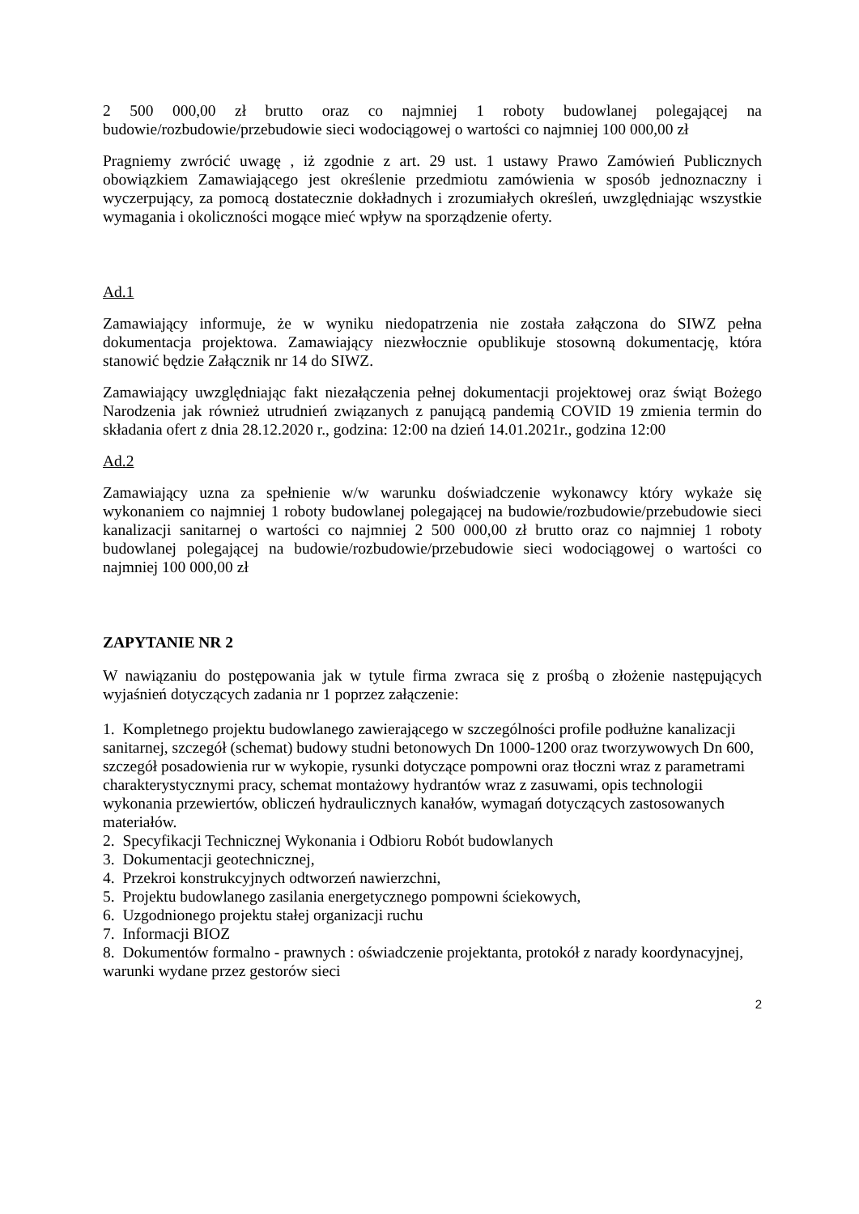2 500 000,00 zł brutto oraz co najmniej 1 roboty budowlanej polegającej na budowie/rozbudowie/przebudowie sieci wodociągowej o wartości co najmniej 100 000,00 zł
Pragniemy zwrócić uwagę , iż zgodnie z art. 29 ust. 1 ustawy Prawo Zamówień Publicznych obowiązkiem Zamawiającego jest określenie przedmiotu zamówienia w sposób jednoznaczny i wyczerpujący, za pomocą dostatecznie dokładnych i zrozumiałych określeń, uwzględniając wszystkie wymagania i okoliczności mogące mieć wpływ na sporządzenie oferty.
Ad.1
Zamawiający informuje, że w wyniku niedopatrzenia nie została załączona do SIWZ pełna dokumentacja projektowa. Zamawiający niezwłocznie opublikuje stosowną dokumentację, która stanowić będzie Załącznik nr 14 do SIWZ.
Zamawiający uwzględniając fakt niezałączenia pełnej dokumentacji projektowej oraz świąt Bożego Narodzenia jak również utrudnień związanych z panującą pandemią COVID 19 zmienia termin do składania ofert z dnia 28.12.2020 r., godzina: 12:00 na dzień 14.01.2021r., godzina 12:00
Ad.2
Zamawiający uzna za spełnienie w/w warunku doświadczenie wykonawcy który wykaże się wykonaniem co najmniej 1 roboty budowlanej polegającej na budowie/rozbudowie/przebudowie sieci kanalizacji sanitarnej o wartości co najmniej 2 500 000,00 zł brutto oraz co najmniej 1 roboty budowlanej polegającej na budowie/rozbudowie/przebudowie sieci wodociągowej o wartości co najmniej 100 000,00 zł
ZAPYTANIE NR 2
W nawiązaniu do postępowania jak w tytule firma zwraca się z prośbą o złożenie następujących wyjaśnień dotyczących zadania nr 1 poprzez załączenie:
1. Kompletnego projektu budowlanego zawierającego w szczególności profile podłużne kanalizacji sanitarnej, szczegół (schemat) budowy studni betonowych Dn 1000-1200 oraz tworzywowych Dn 600, szczegół posadowienia rur w wykopie, rysunki dotyczące pompowni oraz tłoczni wraz z parametrami charakterystycznymi pracy, schemat montażowy hydrantów wraz z zasuwami, opis technologii wykonania przewiertów, obliczeń hydraulicznych kanałów, wymagań dotyczących zastosowanych materiałów.
2. Specyfikacji Technicznej Wykonania i Odbioru Robót budowlanych
3. Dokumentacji geotechnicznej,
4. Przekroi konstrukcyjnych odtworzeń nawierzchni,
5. Projektu budowlanego zasilania energetycznego pompowni ściekowych,
6. Uzgodnionego projektu stałej organizacji ruchu
7. Informacji BIOZ
8. Dokumentów formalno - prawnych : oświadczenie projektanta, protokół z narady koordynacyjnej, warunki wydane przez gestorów sieci
2